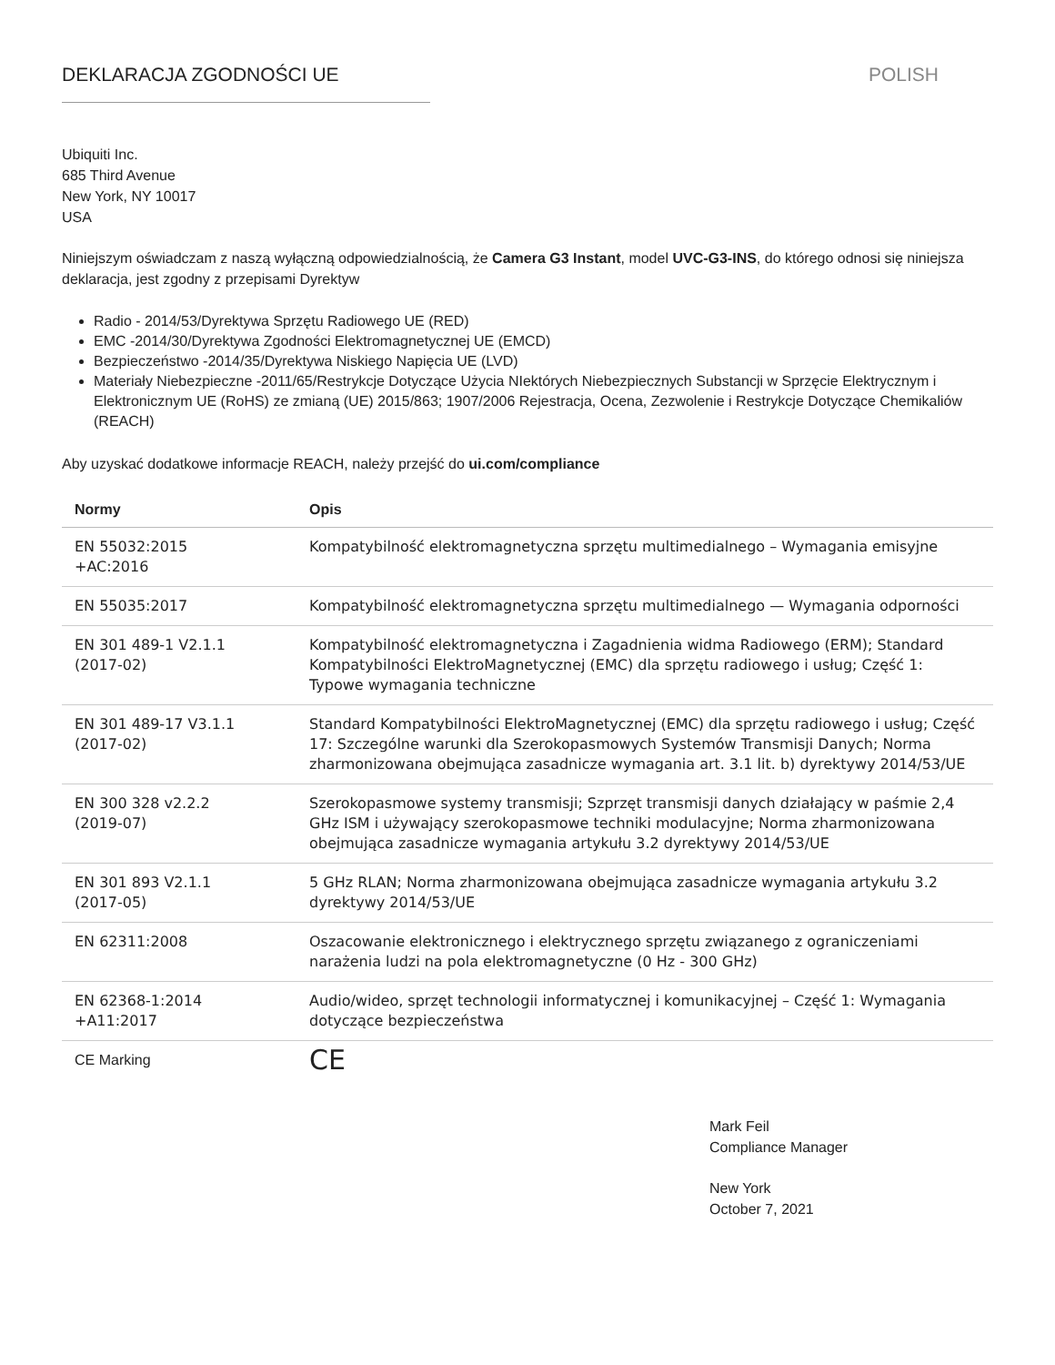DEKLARACJA ZGODNOŚCI UE POLISH
Ubiquiti Inc.
685 Third Avenue
New York, NY 10017
USA
Niniejszym oświadczam z naszą wyłączną odpowiedzialnością, że Camera G3 Instant, model UVC-G3-INS, do którego odnosi się niniejsza deklaracja, jest zgodny z przepisami Dyrektyw
Radio - 2014/53/Dyrektywa Sprzętu Radiowego UE (RED)
EMC -2014/30/Dyrektywa Zgodności Elektromagnetycznej UE (EMCD)
Bezpieczeństwo -2014/35/Dyrektywa Niskiego Napięcia UE (LVD)
Materiały Niebezpieczne -2011/65/Restrykcje Dotyczące Użycia NIektórych Niebezpiecznych Substancji w Sprzęcie Elektrycznym i Elektronicznym UE (RoHS) ze zmianą (UE) 2015/863; 1907/2006 Rejestracja, Ocena, Zezwolenie i Restrykcje Dotyczące Chemikaliów (REACH)
Aby uzyskać dodatkowe informacje REACH, należy przejść do ui.com/compliance
| Normy | Opis |
| --- | --- |
| EN 55032:2015 +AC:2016 | Kompatybilność elektromagnetyczna sprzętu multimedialnego – Wymagania emisyjne |
| EN 55035:2017 | Kompatybilność elektromagnetyczna sprzętu multimedialnego — Wymagania odporności |
| EN 301 489-1 V2.1.1 (2017-02) | Kompatybilność elektromagnetyczna i Zagadnienia widma Radiowego (ERM); Standard Kompatybilności ElektroMagnetycznej (EMC) dla sprzętu radiowego i usług; Część 1: Typowe wymagania techniczne |
| EN 301 489-17 V3.1.1 (2017-02) | Standard Kompatybilności ElektroMagnetycznej (EMC) dla sprzętu radiowego i usług; Część 17: Szczególne warunki dla Szerokopasmowych Systemów Transmisji Danych; Norma zharmonizowana obejmująca zasadnicze wymagania art. 3.1 lit. b) dyrektywy 2014/53/UE |
| EN 300 328 v2.2.2 (2019-07) | Szerokopasmowe systemy transmisji; Szprzęt transmisji danych działający w paśmie 2,4 GHz ISM i używający szerokopasmowe techniki modulacyjne; Norma zharmonizowana obejmująca zasadnicze wymagania artykułu 3.2 dyrektywy 2014/53/UE |
| EN 301 893 V2.1.1 (2017-05) | 5 GHz RLAN; Norma zharmonizowana obejmująca zasadnicze wymagania artykułu 3.2 dyrektywy 2014/53/UE |
| EN 62311:2008 | Oszacowanie elektronicznego i elektrycznego sprzętu związanego z ograniczeniami narażenia ludzi na pola elektromagnetyczne (0 Hz - 300 GHz) |
| EN 62368-1:2014 +A11:2017 | Audio/wideo, sprzęt technologii informatycznej i komunikacyjnej – Część 1: Wymagania dotyczące bezpieczeństwa |
| CE Marking | CE |
Mark Feil
Compliance Manager
New York
October 7, 2021